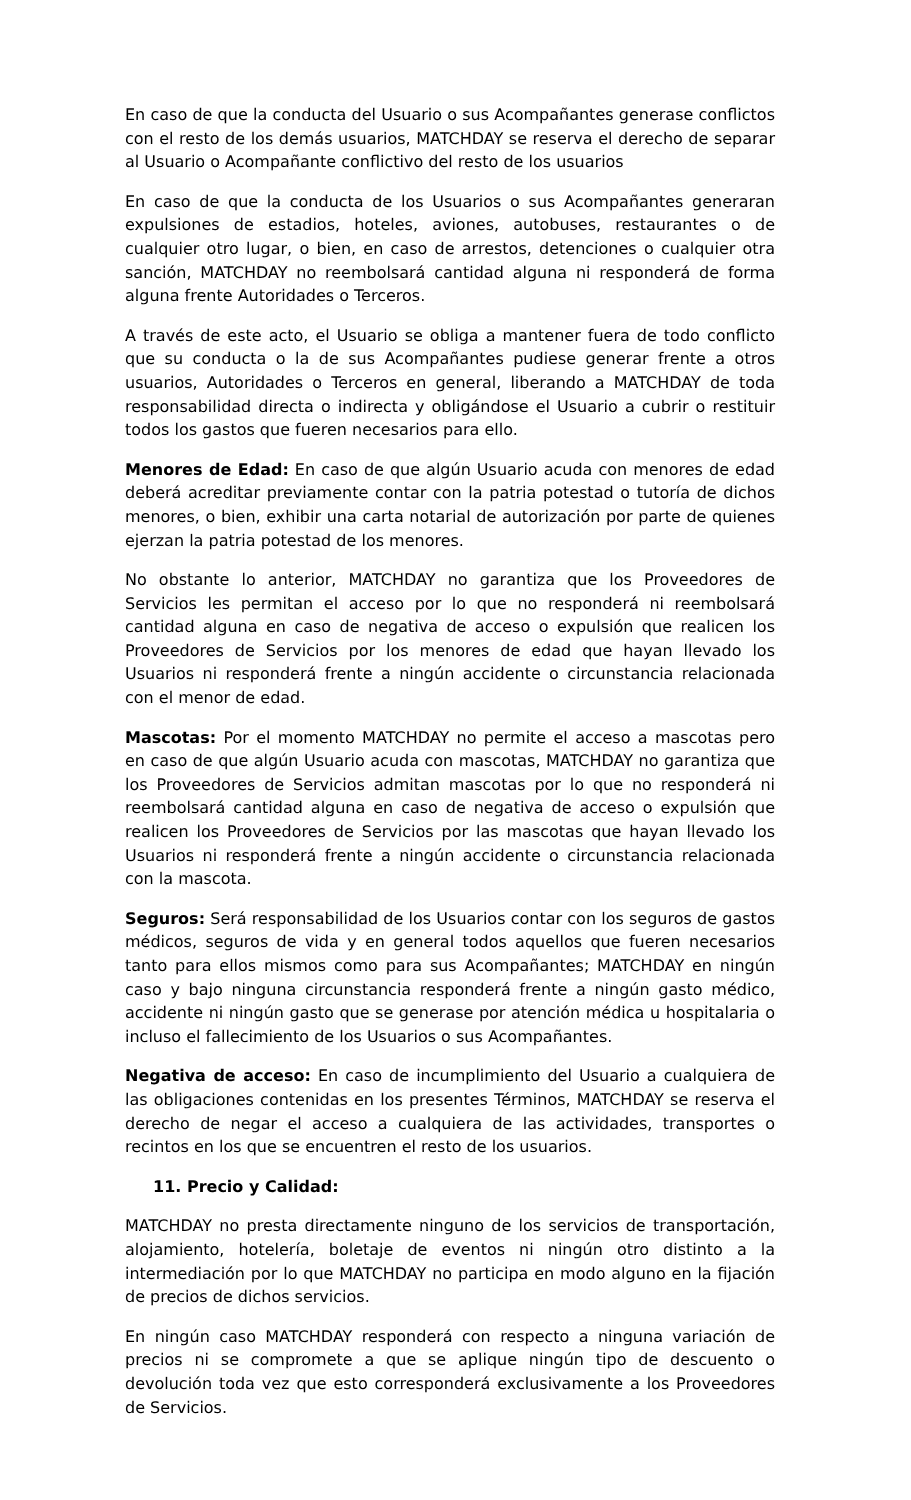En caso de que la conducta del Usuario o sus Acompañantes generase conflictos con el resto de los demás usuarios, MATCHDAY se reserva el derecho de separar al Usuario o Acompañante conflictivo del resto de los usuarios
En caso de que la conducta de los Usuarios o sus Acompañantes generaran expulsiones de estadios, hoteles, aviones, autobuses, restaurantes o de cualquier otro lugar, o bien, en caso de arrestos, detenciones o cualquier otra sanción, MATCHDAY no reembolsará cantidad alguna ni responderá de forma alguna frente Autoridades o Terceros.
A través de este acto, el Usuario se obliga a mantener fuera de todo conflicto que su conducta o la de sus Acompañantes pudiese generar frente a otros usuarios, Autoridades o Terceros en general, liberando a MATCHDAY de toda responsabilidad directa o indirecta y obligándose el Usuario a cubrir o restituir todos los gastos que fueren necesarios para ello.
Menores de Edad: En caso de que algún Usuario acuda con menores de edad deberá acreditar previamente contar con la patria potestad o tutoría de dichos menores, o bien, exhibir una carta notarial de autorización por parte de quienes ejerzan la patria potestad de los menores.
No obstante lo anterior, MATCHDAY no garantiza que los Proveedores de Servicios les permitan el acceso por lo que no responderá ni reembolsará cantidad alguna en caso de negativa de acceso o expulsión que realicen los Proveedores de Servicios por los menores de edad que hayan llevado los Usuarios ni responderá frente a ningún accidente o circunstancia relacionada con el menor de edad.
Mascotas: Por el momento MATCHDAY no permite el acceso a mascotas pero en caso de que algún Usuario acuda con mascotas, MATCHDAY no garantiza que los Proveedores de Servicios admitan mascotas por lo que no responderá ni reembolsará cantidad alguna en caso de negativa de acceso o expulsión que realicen los Proveedores de Servicios por las mascotas que hayan llevado los Usuarios ni responderá frente a ningún accidente o circunstancia relacionada con la mascota.
Seguros: Será responsabilidad de los Usuarios contar con los seguros de gastos médicos, seguros de vida y en general todos aquellos que fueren necesarios tanto para ellos mismos como para sus Acompañantes; MATCHDAY en ningún caso y bajo ninguna circunstancia responderá frente a ningún gasto médico, accidente ni ningún gasto que se generase por atención médica u hospitalaria o incluso el fallecimiento de los Usuarios o sus Acompañantes.
Negativa de acceso: En caso de incumplimiento del Usuario a cualquiera de las obligaciones contenidas en los presentes Términos, MATCHDAY se reserva el derecho de negar el acceso a cualquiera de las actividades, transportes o recintos en los que se encuentren el resto de los usuarios.
11. Precio y Calidad:
MATCHDAY no presta directamente ninguno de los servicios de transportación, alojamiento, hotelería, boletaje de eventos ni ningún otro distinto a la intermediación por lo que MATCHDAY no participa en modo alguno en la fijación de precios de dichos servicios.
En ningún caso MATCHDAY responderá con respecto a ninguna variación de precios ni se compromete a que se aplique ningún tipo de descuento o devolución toda vez que esto corresponderá exclusivamente a los Proveedores de Servicios.